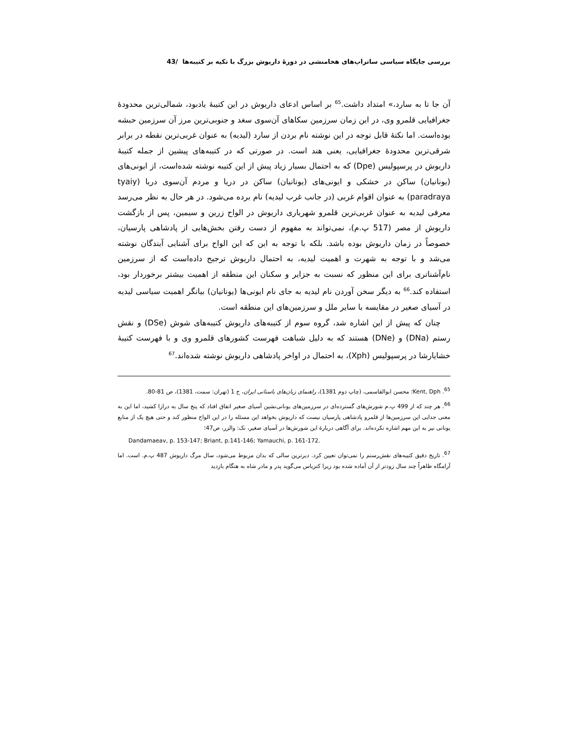بررسی جایگاه سیاسی ساتراپ‌های هخامنشی در دورۀ داریوش بزرگ با تکیه بر کتیبه‌ها /43
آن جا تا به سارد،» امتداد داشت.<sup>65</sup> بر اساس ادعای داریوش در این کتیبۀ یادبود، شمالی‌ترین محدودۀ جغرافیایی قلمرو وی، در این زمان سرزمین سکاهای آن‌سوی سغد و جنوبی‌ترین مرز آن سرزمین حبشه بوده‌است. اما نکتۀ قابل توجه در این نوشته نام بردن از سارد (لیدیه) به عنوان غربی‌ترین نقطه در برابر شرقی‌ترین محدودۀ جغرافیایی، یعنی هند است. در صورتی که در کتیبه‌های پیشین از جمله کتیبۀ داریوش در پرسپولیس (Dpe) که به احتمال بسیار زیاد پیش از این کتیبه نوشته شده‌است، از ایونی‌های (یونانیان) ساکن در خشکی و ایونی‌های (یونانیان) ساکن در دریا و مردم آن‌سوی دریا (tyaiy paradraya) به عنوان اقوام غربی (در جانب غرب لیدیه) نام برده می‌شود. در هر حال به نظر می‌رسد معرفی لیدیه به عنوان غربی‌ترین قلمرو شهریاری داریوش در الواح زرین و سیمین، پس از بازگشت داریوش از مصر (517 پ.م)، نمی‌تواند به مفهوم از دست رفتن بخش‌هایی از پادشاهی پارسیان، خصوصاً در زمان داریوش بوده باشد. بلکه با توجه به این که این الواح برای آشنایی آیندگان نوشته می‌شد و با توجه به شهرت و اهمیت لیدیه، به احتمال داریوش ترجیح داده‌است که از سرزمین نام‌آشناتری برای این منظور که نسبت به جزایر و سکنان این منطقه از اهمیت بیشتر برخوردار بود، استفاده کند.<sup>66</sup> به دیگر سخن آوردن نام لیدیه به جای نام ایونی‌ها (یونانیان) بیانگر اهمیت سیاسی لیدیه در آسیای صغیر در مقایسه با سایر ملل و سرزمین‌های این منطقه است.
چنان که پیش از این اشاره شد، گروه سوم از کتیبه‌های داریوش کتیبه‌های شوش (DSe) و نقش رستم (DNa) و (DNe) هستند که به دلیل شباهت فهرست کشورهای قلمرو وی و با فهرست کتیبۀ خشایارشا در پرسپولیس (Xph)، به احتمال در اواخر پادشاهی داریوش نوشته شده‌اند.<sup>67</sup>
<sup>65</sup>. Kent, Dph؛ محسن ابوالقاسمی، (چاپ دوم 1381)، راهنمای زبان‌های باستانی ایران، ج 1 (تهران: سمت، 1381)، ص 81-80.
<sup>66</sup>. هر چند که از 499 پ.م شورش‌های گسترده‌ای در سرزمین‌های یونانی‌نشین آسیای صغیر اتفاق افتاد که پنج سال به درازا کشید، اما این به معنی جدایی این سرزمین‌ها از قلمرو پادشاهی پارسیان نیست که داریوش بخواهد این مسئله را در این الواح منظور کند و حتی هیچ یک از منابع یونانی نیز به این مهم اشاره نکرده‌اند. برای آگاهی دربارۀ این شورش‌ها در آسیای صغیر، نک: والزر، ص47؛
Dandamaeav, p. 153-147; Briant, p.141-146; Yamauchi, p. 161-172.
<sup>67</sup>. تاریخ دقیق کتیبه‌های نقش‌رستم را نمی‌توان تعیین کرد. دیرترین سالی که بدان مربوط می‌شود، سال مرگ داریوش 487 پ.م. است. اما آرامگاه ظاهراً چند سال زودتر از آن آماده شده بود زیرا کتزیاس می‌گوید پدر و مادر شاه به هنگام بازدید